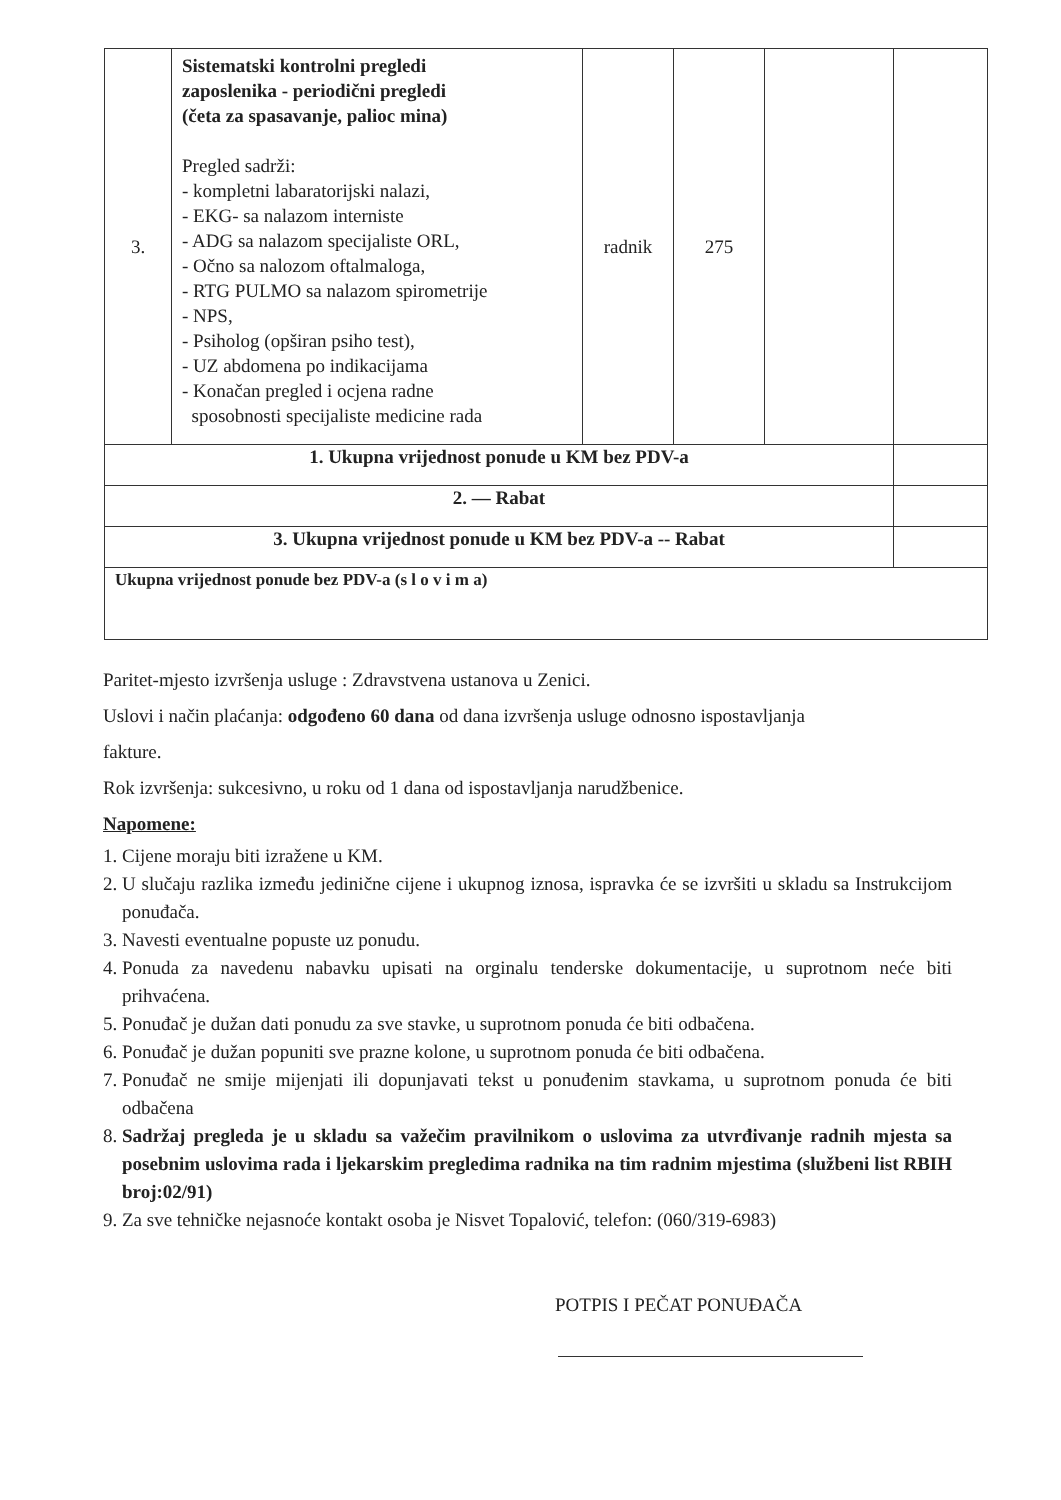| 3. | Sistematski kontrolni pregledi zaposlenika - periodični pregledi (četa za spasavanje, palioc mina) Pregled sadrži: - kompletni labaratorijski nalazi, - EKG- sa nalazom interniste - ADG sa nalazom specijaliste ORL, - Očno sa nalozom oftalmaloga, - RTG PULMO sa nalazom spirometrije - NPS, - Psiholog (opširan psiho test), - UZ abdomena po indikacijama - Konačan pregled i ocjena radne sposobnosti specijaliste medicine rada | radnik | 275 | | |
| 1. Ukupna vrijednost ponude u KM bez PDV-a | | | | | |
| 2. — Rabat | | | | | |
| 3. Ukupna vrijednost ponude u KM bez PDV-a -- Rabat | | | | | |
| Ukupna vrijednost ponude bez PDV-a (s l o v i m a) | | | | | |
Paritet-mjesto izvršenja usluge : Zdravstvena ustanova u Zenici.
Uslovi i način plaćanja: odgođeno 60 dana od dana izvršenja usluge odnosno ispostavljanja
fakture.
Rok izvršenja: sukcesivno, u roku od 1 dana od ispostavljanja narudžbenice.
Napomene:
1. Cijene moraju biti izražene u KM.
2. U slučaju razlika između jedinične cijene i ukupnog iznosa, ispravka će se izvršiti u skladu sa Instrukcijom ponuđača.
3. Navesti eventualne popuste uz ponudu.
4. Ponuda za navedenu nabavku upisati na orginalu tenderske dokumentacije, u suprotnom neće biti prihvaćena.
5. Ponuđač je dužan dati ponudu za sve stavke, u suprotnom ponuda će biti odbačena.
6. Ponuđač je dužan popuniti sve prazne kolone, u suprotnom ponuda će biti odbačena.
7. Ponuđač ne smije mijenjati ili dopunjavati tekst u ponuđenim stavkama, u suprotnom ponuda će biti odbačena
8. Sadržaj pregleda je u skladu sa važečim pravilnikom o uslovima za utvrđivanje radnih mjesta sa posebnim uslovima rada i ljekarskim pregledima radnika na tim radnim mjestima (službeni list RBIH broj:02/91)
9. Za sve tehničke nejasnoće kontakt osoba je Nisvet Topalović, telefon: (060/319-6983)
POTPIS I PEČAT PONUĐAČA